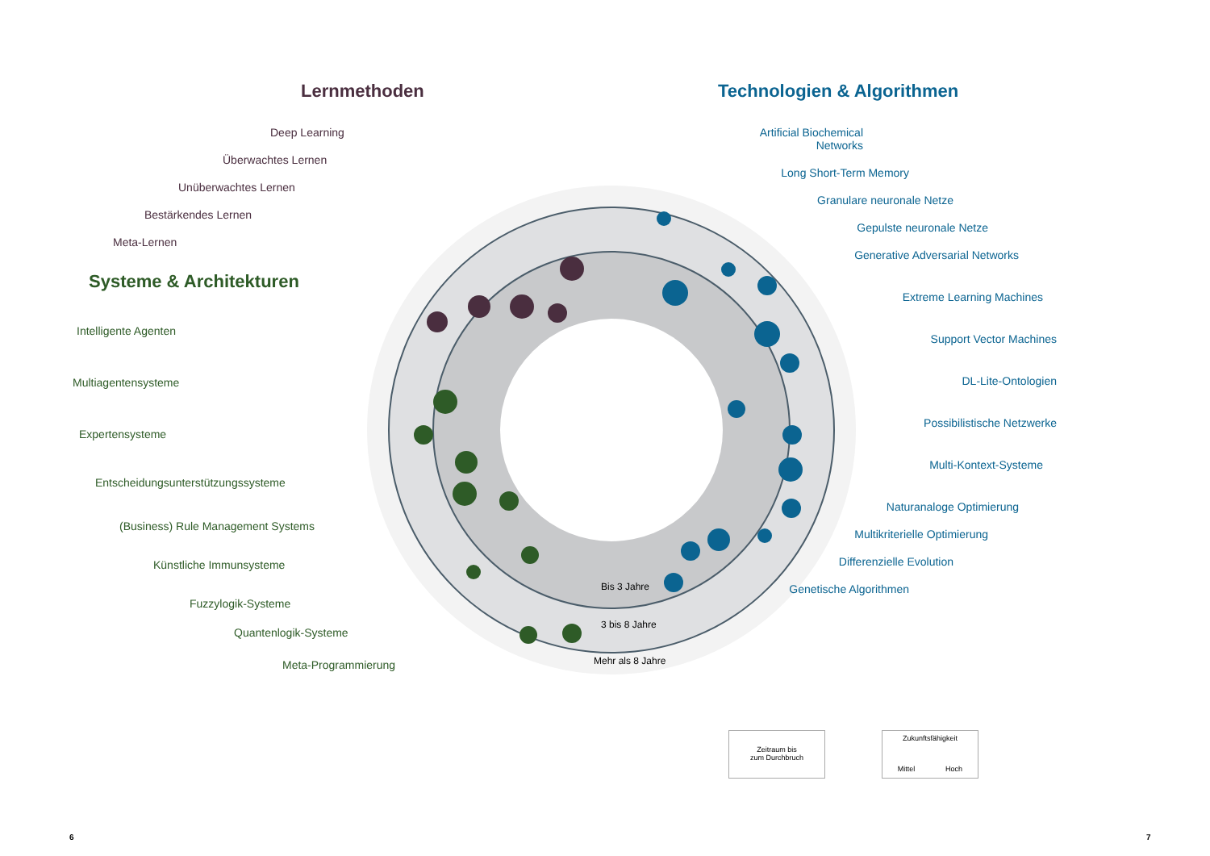Lernmethoden
Deep Learning
Überwachtes Lernen
Unüberwachtes Lernen
Bestärkendes Lernen
Meta-Lernen
Systeme & Architekturen
Intelligente Agenten
Multiagentensysteme
Expertensysteme
Entscheidungsunterstützungssysteme
(Business) Rule Management Systems
Künstliche Immunsysteme
Fuzzylogik-Systeme
Quantenlogik-Systeme
Meta-Programmierung
Technologien & Algorithmen
Artificial Biochemical Networks
Long Short-Term Memory
Granulare neuronale Netze
Gepulste neuronale Netze
Generative Adversarial Networks
Extreme Learning Machines
Support Vector Machines
DL-Lite-Ontologien
Possibilistische Netzwerke
Multi-Kontext-Systeme
Naturanaloge Optimierung
Multikriterielle Optimierung
Differenzielle Evolution
Genetische Algorithmen
Bis 3 Jahre
3 bis 8 Jahre
Mehr als 8 Jahre
Zeitraum bis
zum Durchbruch
Zukunftsfähigkeit
Mittel Hoch
6 7